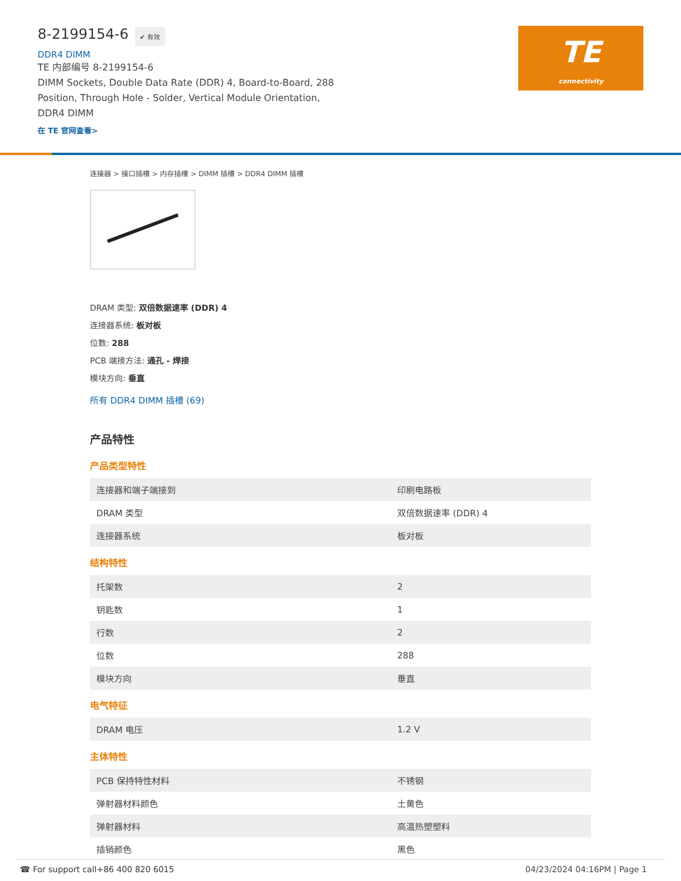8-2199154-6 ✔ 有效
DDR4 DIMM
TE 内部编号 8-2199154-6
DIMM Sockets, Double Data Rate (DDR) 4, Board-to-Board, 288 Position, Through Hole - Solder, Vertical Module Orientation, DDR4 DIMM
在 TE 官网查看>
TE
connectivity
连接器 > 接口插槽 > 内存插槽 > DIMM 插槽 > DDR4 DIMM 插槽
DRAM 类型: 双倍数据速率 (DDR) 4
连接器系统: 板对板
位数: 288
PCB 端接方法: 通孔 - 焊接
模块方向: 垂直
所有 DDR4 DIMM 插槽 (69)
产品特性
产品类型特性
| 连接器和端子端接到 | 印刷电路板 |
| DRAM 类型 | 双倍数据速率 (DDR) 4 |
| 连接器系统 | 板对板 |
结构特性
| 托架数 | 2 |
| 钥匙数 | 1 |
| 行数 | 2 |
| 位数 | 288 |
| 模块方向 | 垂直 |
电气特征
| DRAM 电压 | 1.2 V |
主体特性
| PCB 保持特性材料 | 不锈钢 |
| 弹射器材料颜色 | 土黄色 |
| 弹射器材料 | 高温热塑塑料 |
| 插销颜色 | 黑色 |
☎ For support call+86 400 820 6015 04/23/2024 04:16PM | Page 1